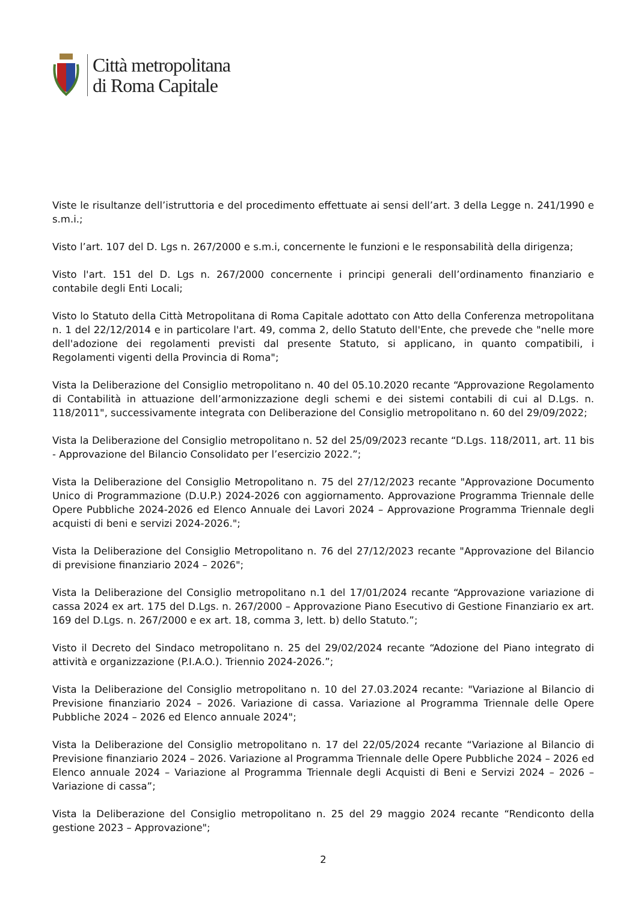Città metropolitana
di Roma Capitale
Viste le risultanze dell’istruttoria e del procedimento effettuate ai sensi dell’art. 3 della Legge n. 241/1990 e s.m.i.;
Visto l’art. 107 del D. Lgs n. 267/2000 e s.m.i, concernente le funzioni e le responsabilità della dirigenza;
Visto l'art. 151 del D. Lgs n. 267/2000 concernente i principi generali dell’ordinamento finanziario e contabile degli Enti Locali;
Visto lo Statuto della Città Metropolitana di Roma Capitale adottato con Atto della Conferenza metropolitana n. 1 del 22/12/2014 e in particolare l'art. 49, comma 2, dello Statuto dell'Ente, che prevede che "nelle more dell'adozione dei regolamenti previsti dal presente Statuto, si applicano, in quanto compatibili, i Regolamenti vigenti della Provincia di Roma";
Vista la Deliberazione del Consiglio metropolitano n. 40 del 05.10.2020 recante “Approvazione Regolamento di Contabilità in attuazione dell’armonizzazione degli schemi e dei sistemi contabili di cui al D.Lgs. n. 118/2011", successivamente integrata con Deliberazione del Consiglio metropolitano n. 60 del 29/09/2022;
Vista la Deliberazione del Consiglio metropolitano n. 52 del 25/09/2023 recante “D.Lgs. 118/2011, art. 11 bis - Approvazione del Bilancio Consolidato per l’esercizio 2022.”;
Vista la Deliberazione del Consiglio Metropolitano n. 75 del 27/12/2023 recante "Approvazione Documento Unico di Programmazione (D.U.P.) 2024-2026 con aggiornamento. Approvazione Programma Triennale delle Opere Pubbliche 2024-2026 ed Elenco Annuale dei Lavori 2024 – Approvazione Programma Triennale degli acquisti di beni e servizi 2024-2026.";
Vista la Deliberazione del Consiglio Metropolitano n. 76 del 27/12/2023 recante "Approvazione del Bilancio di previsione finanziario 2024 – 2026";
Vista la Deliberazione del Consiglio metropolitano n.1 del 17/01/2024 recante “Approvazione variazione di cassa 2024 ex art. 175 del D.Lgs. n. 267/2000 – Approvazione Piano Esecutivo di Gestione Finanziario ex art. 169 del D.Lgs. n. 267/2000 e ex art. 18, comma 3, lett. b) dello Statuto.”;
Visto il Decreto del Sindaco metropolitano n. 25 del 29/02/2024 recante “Adozione del Piano integrato di attività e organizzazione (P.I.A.O.). Triennio 2024-2026.”;
Vista la Deliberazione del Consiglio metropolitano n. 10 del 27.03.2024 recante: "Variazione al Bilancio di Previsione finanziario 2024 – 2026. Variazione di cassa. Variazione al Programma Triennale delle Opere Pubbliche 2024 – 2026 ed Elenco annuale 2024";
Vista la Deliberazione del Consiglio metropolitano n. 17 del 22/05/2024 recante “Variazione al Bilancio di Previsione finanziario 2024 – 2026. Variazione al Programma Triennale delle Opere Pubbliche 2024 – 2026 ed Elenco annuale 2024 – Variazione al Programma Triennale degli Acquisti di Beni e Servizi 2024 – 2026 – Variazione di cassa”;
Vista la Deliberazione del Consiglio metropolitano n. 25 del 29 maggio 2024 recante “Rendiconto della gestione 2023 – Approvazione";
2